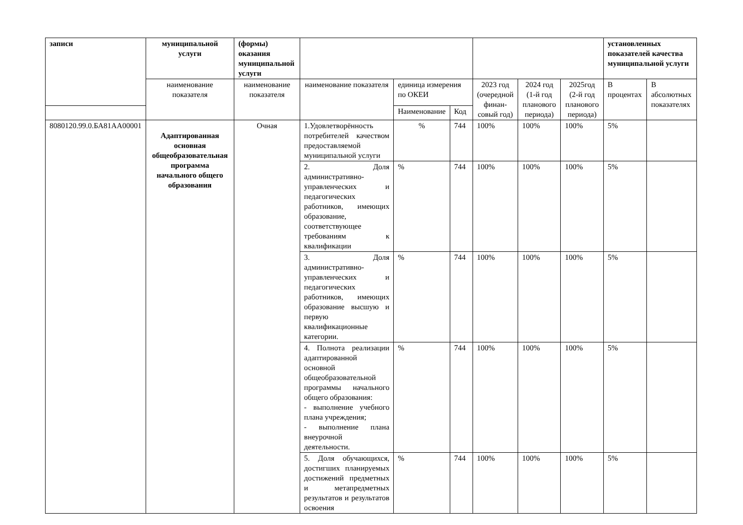| записи | муниципальной услуги | (формы) оказания муниципальной услуги | | | | | | | установленных показателей качества муниципальной услуги | |
| --- | --- | --- | --- | --- | --- | --- | --- | --- | --- | --- |
| | наименование показателя | наименование показателя | наименование показателя | единица измерения по ОКЕИ | | 2023 год (очередной финан-совый год) | 2024 год (1-й год планового периода) | 2025год (2-й год планового периода) | В процентах | В абсолютных показателях |
| | | | | Наименование | Код | | | | | |
| 8080120.99.0.БА81АА00001 | Адаптированная основная общеобразовательная программа начального общего образования | Очная | 1.Удовлетворённость потребителей качеством предоставляемой муниципальной услуги | % | 744 | 100% | 100% | 100% | 5% | |
| | | | 2. Доля административно-управленческих и педагогических работников, имеющих образование, соответствующее требованиям к квалификации | % | 744 | 100% | 100% | 100% | 5% | |
| | | | 3. Доля административно-управленческих и педагогических работников, имеющих образование высшую и первую квалификационные категории. | % | 744 | 100% | 100% | 100% | 5% | |
| | | | 4. Полнота реализации адаптированной основной общеобразовательной программы начального общего образования: - выполнение учебного плана учреждения; - выполнение плана внеурочной деятельности. | % | 744 | 100% | 100% | 100% | 5% | |
| | | | 5. Доля обучающихся, достигших планируемых достижений предметных и метапредметных результатов и результатов освоения | % | 744 | 100% | 100% | 100% | 5% | |